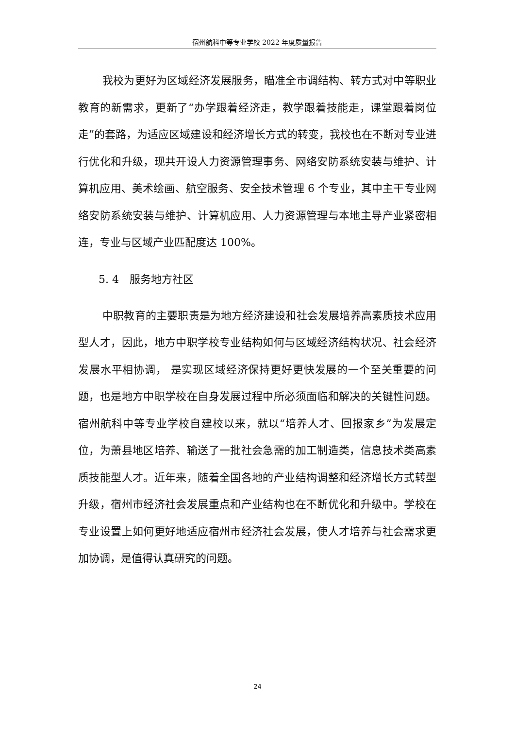宿州航科中等专业学校 2022 年度质量报告
我校为更好为区域经济发展服务，瞄准全市调结构、转方式对中等职业教育的新需求，更新了“办学跟着经济走，教学跟着技能走，课堂跟着岗位走”的套路，为适应区域建设和经济增长方式的转变，我校也在不断对专业进行优化和升级，现共开设人力资源管理事务、网络安防系统安装与维护、计算机应用、美术绘画、航空服务、安全技术管理 6 个专业，其中主干专业网络安防系统安装与维护、计算机应用、人力资源管理与本地主导产业紧密相连，专业与区域产业匹配度达 100%。
5. 4　服务地方社区
中职教育的主要职责是为地方经济建设和社会发展培养高素质技术应用型人才，因此，地方中职学校专业结构如何与区域经济结构状况、社会经济发展水平相协调， 是实现区域经济保持更好更快发展的一个至关重要的问题，也是地方中职学校在自身发展过程中所必须面临和解决的关键性问题。宿州航科中等专业学校自建校以来，就以“培养人才、回报家乡”为发展定位，为萧县地区培养、输送了一批社会急需的加工制造类，信息技术类高素质技能型人才。近年来，随着全国各地的产业结构调整和经济增长方式转型升级，宿州市经济社会发展重点和产业结构也在不断优化和升级中。学校在专业设置上如何更好地适应宿州市经济社会发展，使人才培养与社会需求更加协调，是值得认真研究的问题。
24